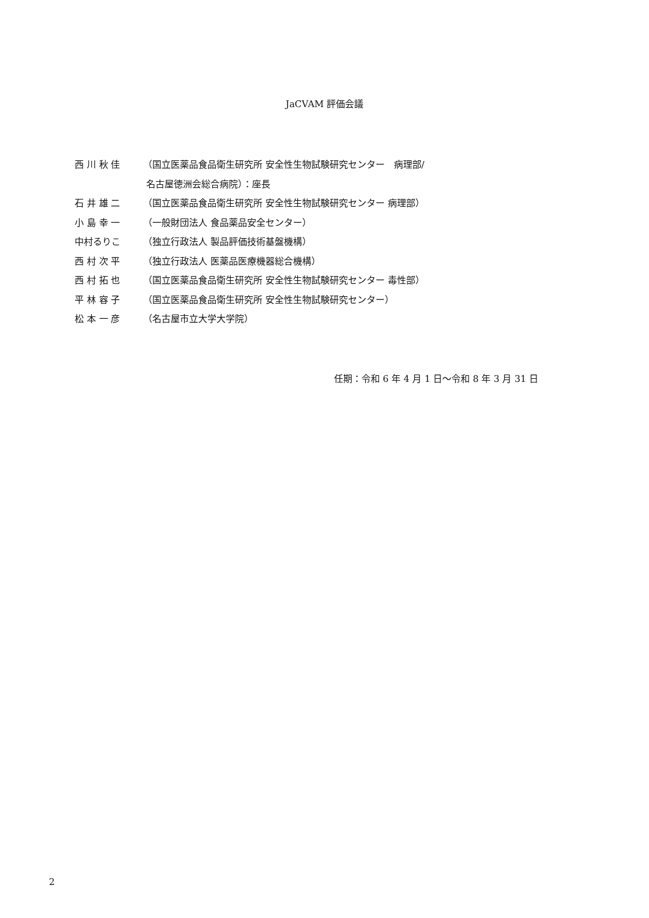JaCVAM 評価会議
西 川 秋 佳 （国立医薬品食品衛生研究所 安全性生物試験研究センター　病理部/
名古屋徳洲会総合病院）：座長
石 井 雄 二 （国立医薬品食品衛生研究所 安全性生物試験研究センター 病理部）
小 島 幸 一 （一般財団法人 食品薬品安全センター）
中村るりこ （独立行政法人 製品評価技術基盤機構）
西 村 次 平 （独立行政法人 医薬品医療機器総合機構）
西 村 拓 也 （国立医薬品食品衛生研究所 安全性生物試験研究センター 毒性部）
平 林 容 子 （国立医薬品食品衛生研究所 安全性生物試験研究センター）
松 本 一 彦 （名古屋市立大学大学院）
任期：令和 6 年 4 月 1 日～令和 8 年 3 月 31 日
2